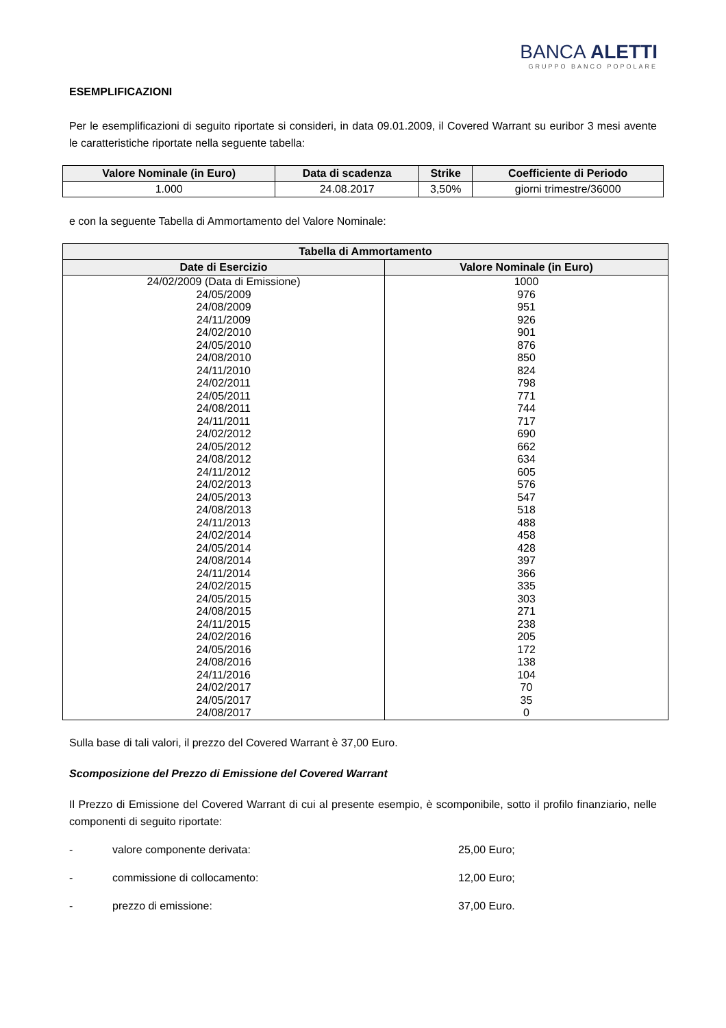BANCA ALETTI
GRUPPO BANCO POPOLARE
ESEMPLIFICAZIONI
Per le esemplificazioni di seguito riportate si consideri, in data 09.01.2009, il Covered Warrant su euribor 3 mesi avente le caratteristiche riportate nella seguente tabella:
| Valore Nominale (in Euro) | Data di scadenza | Strike | Coefficiente di Periodo |
| --- | --- | --- | --- |
| 1.000 | 24.08.2017 | 3,50% | giorni trimestre/36000 |
e con la seguente Tabella di Ammortamento del Valore Nominale:
| Tabella di Ammortamento | |
| --- | --- |
| Date di Esercizio | Valore Nominale (in Euro) |
| 24/02/2009 (Data di Emissione) | 1000 |
| 24/05/2009 | 976 |
| 24/08/2009 | 951 |
| 24/11/2009 | 926 |
| 24/02/2010 | 901 |
| 24/05/2010 | 876 |
| 24/08/2010 | 850 |
| 24/11/2010 | 824 |
| 24/02/2011 | 798 |
| 24/05/2011 | 771 |
| 24/08/2011 | 744 |
| 24/11/2011 | 717 |
| 24/02/2012 | 690 |
| 24/05/2012 | 662 |
| 24/08/2012 | 634 |
| 24/11/2012 | 605 |
| 24/02/2013 | 576 |
| 24/05/2013 | 547 |
| 24/08/2013 | 518 |
| 24/11/2013 | 488 |
| 24/02/2014 | 458 |
| 24/05/2014 | 428 |
| 24/08/2014 | 397 |
| 24/11/2014 | 366 |
| 24/02/2015 | 335 |
| 24/05/2015 | 303 |
| 24/08/2015 | 271 |
| 24/11/2015 | 238 |
| 24/02/2016 | 205 |
| 24/05/2016 | 172 |
| 24/08/2016 | 138 |
| 24/11/2016 | 104 |
| 24/02/2017 | 70 |
| 24/05/2017 | 35 |
| 24/08/2017 | 0 |
Sulla base di tali valori, il prezzo del Covered Warrant è 37,00 Euro.
Scomposizione del Prezzo di Emissione del Covered Warrant
Il Prezzo di Emissione del Covered Warrant di cui al presente esempio, è scomponibile, sotto il profilo finanziario, nelle componenti di seguito riportate:
- valore componente derivata: 25,00 Euro;
- commissione di collocamento: 12,00 Euro;
- prezzo di emissione: 37,00 Euro.